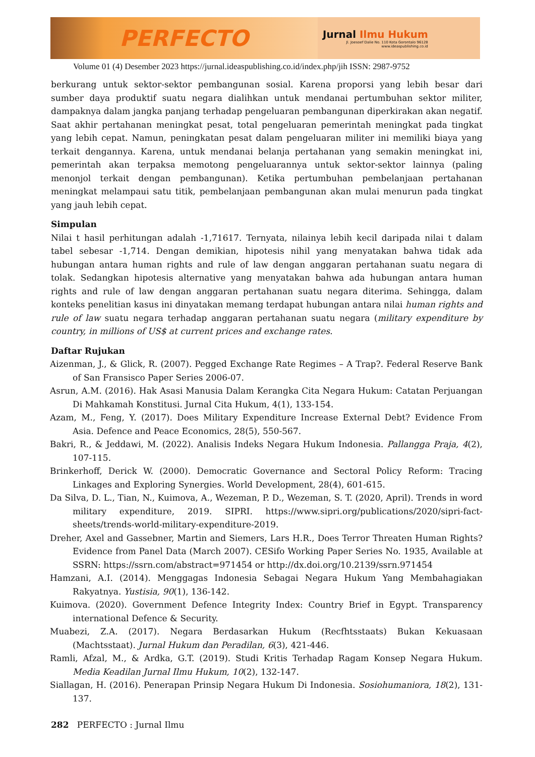PERFECTO
Jurnal Ilmu Hukum
Jl. Joesoef Dalie No. 110 Kota Gorontalo 96128
www.ideaspublishing.co.id
Volume 01 (4) Desember 2023 https://jurnal.ideaspublishing.co.id/index.php/jih ISSN: 2987-9752
berkurang untuk sektor-sektor pembangunan sosial. Karena proporsi yang lebih besar dari sumber daya produktif suatu negara dialihkan untuk mendanai pertumbuhan sektor militer, dampaknya dalam jangka panjang terhadap pengeluaran pembangunan diperkirakan akan negatif. Saat akhir pertahanan meningkat pesat, total pengeluaran pemerintah meningkat pada tingkat yang lebih cepat. Namun, peningkatan pesat dalam pengeluaran militer ini memiliki biaya yang terkait dengannya. Karena, untuk mendanai belanja pertahanan yang semakin meningkat ini, pemerintah akan terpaksa memotong pengeluarannya untuk sektor-sektor lainnya (paling menonjol terkait dengan pembangunan). Ketika pertumbuhan pembelanjaan pertahanan meningkat melampaui satu titik, pembelanjaan pembangunan akan mulai menurun pada tingkat yang jauh lebih cepat.
Simpulan
Nilai t hasil perhitungan adalah -1,71617. Ternyata, nilainya lebih kecil daripada nilai t dalam tabel sebesar -1,714. Dengan demikian, hipotesis nihil yang menyatakan bahwa tidak ada hubungan antara human rights and rule of law dengan anggaran pertahanan suatu negara di tolak. Sedangkan hipotesis alternative yang menyatakan bahwa ada hubungan antara human rights and rule of law dengan anggaran pertahanan suatu negara diterima. Sehingga, dalam konteks penelitian kasus ini dinyatakan memang terdapat hubungan antara nilai human rights and rule of law suatu negara terhadap anggaran pertahanan suatu negara (military expenditure by country, in millions of US$ at current prices and exchange rates.
Daftar Rujukan
Aizenman, J., & Glick, R. (2007). Pegged Exchange Rate Regimes – A Trap?. Federal Reserve Bank of San Fransisco Paper Series 2006-07.
Asrun, A.M. (2016). Hak Asasi Manusia Dalam Kerangka Cita Negara Hukum: Catatan Perjuangan Di Mahkamah Konstitusi. Jurnal Cita Hukum, 4(1), 133-154.
Azam, M., Feng, Y. (2017). Does Military Expenditure Increase External Debt? Evidence From Asia. Defence and Peace Economics, 28(5), 550-567.
Bakri, R., & Jeddawi, M. (2022). Analisis Indeks Negara Hukum Indonesia. Pallangga Praja, 4(2), 107-115.
Brinkerhoff, Derick W. (2000). Democratic Governance and Sectoral Policy Reform: Tracing Linkages and Exploring Synergies. World Development, 28(4), 601-615.
Da Silva, D. L., Tian, N., Kuimova, A., Wezeman, P. D., Wezeman, S. T. (2020, April). Trends in word military expenditure, 2019. SIPRI. https://www.sipri.org/publications/2020/sipri-fact-sheets/trends-world-military-expenditure-2019.
Dreher, Axel and Gassebner, Martin and Siemers, Lars H.R., Does Terror Threaten Human Rights? Evidence from Panel Data (March 2007). CESifo Working Paper Series No. 1935, Available at SSRN: https://ssrn.com/abstract=971454 or http://dx.doi.org/10.2139/ssrn.971454
Hamzani, A.I. (2014). Menggagas Indonesia Sebagai Negara Hukum Yang Membahagiakan Rakyatnya. Yustisia, 90(1), 136-142.
Kuimova. (2020). Government Defence Integrity Index: Country Brief in Egypt. Transparency international Defence & Security.
Muabezi, Z.A. (2017). Negara Berdasarkan Hukum (Recfhtsstaats) Bukan Kekuasaan (Machtsstaat). Jurnal Hukum dan Peradilan, 6(3), 421-446.
Ramli, Afzal, M., & Ardka, G.T. (2019). Studi Kritis Terhadap Ragam Konsep Negara Hukum. Media Keadilan Jurnal Ilmu Hukum, 10(2), 132-147.
Siallagan, H. (2016). Penerapan Prinsip Negara Hukum Di Indonesia. Sosiohumaniora, 18(2), 131-137.
282 PERFECTO : Jurnal Ilmu